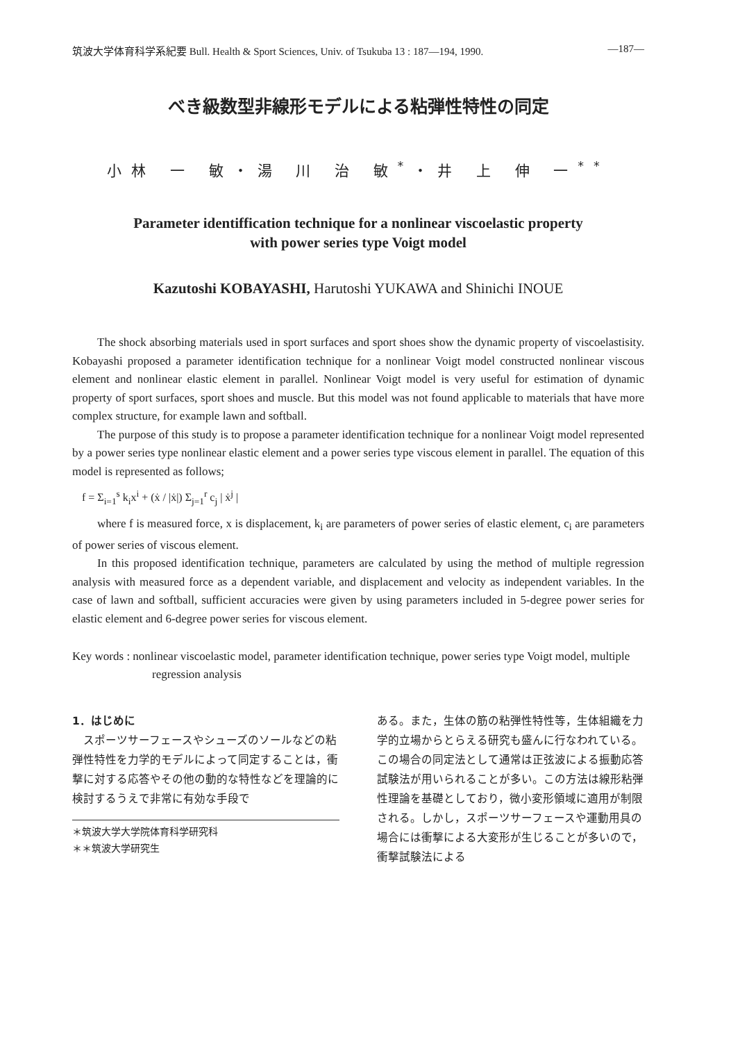筑波大学体育科学系紀要 Bull. Health & Sport Sciences, Univ. of Tsukuba 13 : 187—194, 1990. —187—
べき級数型非線形モデルによる粘弾性特性の同定
小林 一 敏・湯 川 治 敏<sup>*</sup>・井 上 伸 一<sup>**</sup>
Parameter identiffication technique for a nonlinear viscoelastic property
with power series type Voigt model
Kazutoshi KOBAYASHI, Harutoshi YUKAWA and Shinichi INOUE
The shock absorbing materials used in sport surfaces and sport shoes show the dynamic property of viscoelastisity. Kobayashi proposed a parameter identification technique for a nonlinear Voigt model constructed nonlinear viscous element and nonlinear elastic element in parallel. Nonlinear Voigt model is very useful for estimation of dynamic property of sport surfaces, sport shoes and muscle. But this model was not found applicable to materials that have more complex structure, for example lawn and softball.
The purpose of this study is to propose a parameter identification technique for a nonlinear Voigt model represented by a power series type nonlinear elastic element and a power series type viscous element in parallel. The equation of this model is represented as follows;
f = Σ<sub>i=1</sub><sup>s</sup> k<sub>i</sub>x<sup>i</sup> + (ẋ / |ẋ|) Σ<sub>j=1</sub><sup>r</sup> c<sub>j</sub> | ẋ<sup>j</sup> |
where f is measured force, x is displacement, k<sub>i</sub> are parameters of power series of elastic element, c<sub>i</sub> are parameters of power series of viscous element.
In this proposed identification technique, parameters are calculated by using the method of multiple regression analysis with measured force as a dependent variable, and displacement and velocity as independent variables. In the case of lawn and softball, sufficient accuracies were given by using parameters included in 5-degree power series for elastic element and 6-degree power series for viscous element.
Key words : nonlinear viscoelastic model, parameter identification technique, power series type Voigt model, multiple regression analysis
1．はじめに
　スポーツサーフェースやシューズのソールなどの粘弾性特性を力学的モデルによって同定することは，衝撃に対する応答やその他の動的な特性などを理論的に検討するうえで非常に有効な手段で
＊筑波大学大学院体育科学研究科
＊＊筑波大学研究生
ある。また，生体の筋の粘弾性特性等，生体組織を力学的立場からとらえる研究も盛んに行なわれている。この場合の同定法として通常は正弦波による振動応答試験法が用いられることが多い。この方法は線形粘弾性理論を基礎としており，微小変形領域に適用が制限される。しかし，スポーツサーフェースや運動用具の場合には衝撃による大変形が生じることが多いので，衝撃試験法による